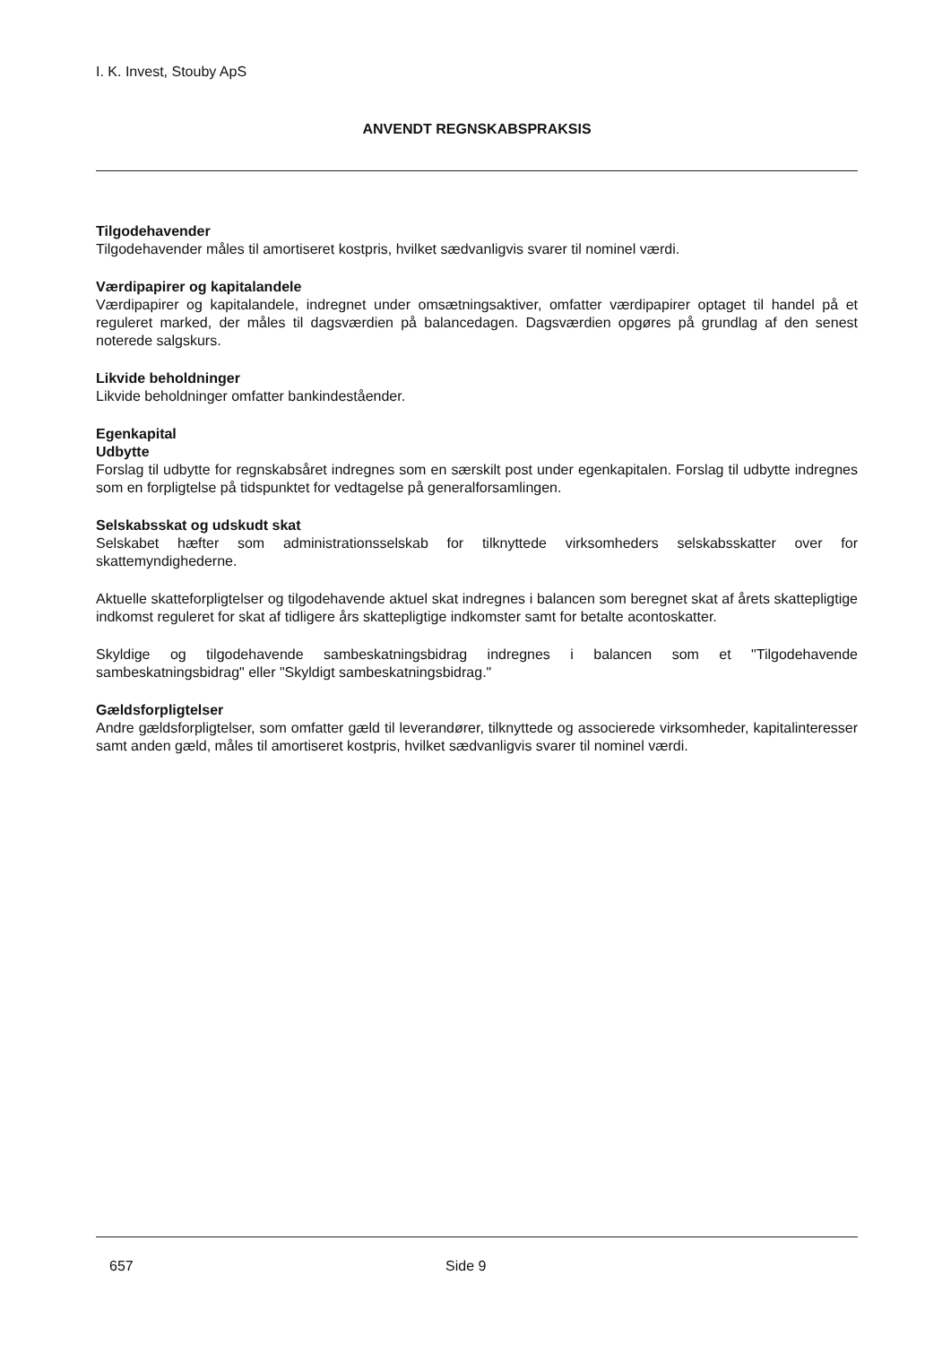I. K. Invest, Stouby ApS
ANVENDT REGNSKABSPRAKSIS
Tilgodehavender
Tilgodehavender måles til amortiseret kostpris, hvilket sædvanligvis svarer til nominel værdi.
Værdipapirer og kapitalandele
Værdipapirer og kapitalandele, indregnet under omsætningsaktiver, omfatter værdipapirer optaget til handel på et reguleret marked, der måles til dagsværdien på balancedagen. Dagsværdien opgøres på grundlag af den senest noterede salgskurs.
Likvide beholdninger
Likvide beholdninger omfatter bankindeståender.
Egenkapital
Udbytte
Forslag til udbytte for regnskabsåret indregnes som en særskilt post under egenkapitalen. Forslag til udbytte indregnes som en forpligtelse på tidspunktet for vedtagelse på generalforsamlingen.
Selskabsskat og udskudt skat
Selskabet hæfter som administrationsselskab for tilknyttede virksomheders selskabsskatter over for skattemyndighederne.
Aktuelle skatteforpligtelser og tilgodehavende aktuel skat indregnes i balancen som beregnet skat af årets skattepligtige indkomst reguleret for skat af tidligere års skattepligtige indkomster samt for betalte acontoskatter.
Skyldige og tilgodehavende sambeskatningsbidrag indregnes i balancen som et "Tilgodehavende sambeskatningsbidrag" eller "Skyldigt sambeskatningsbidrag."
Gældsforpligtelser
Andre gældsforpligtelser, som omfatter gæld til leverandører, tilknyttede og associerede virksomheder, kapitalinteresser samt anden gæld, måles til amortiseret kostpris, hvilket sædvanligvis svarer til nominel værdi.
657 Side 9